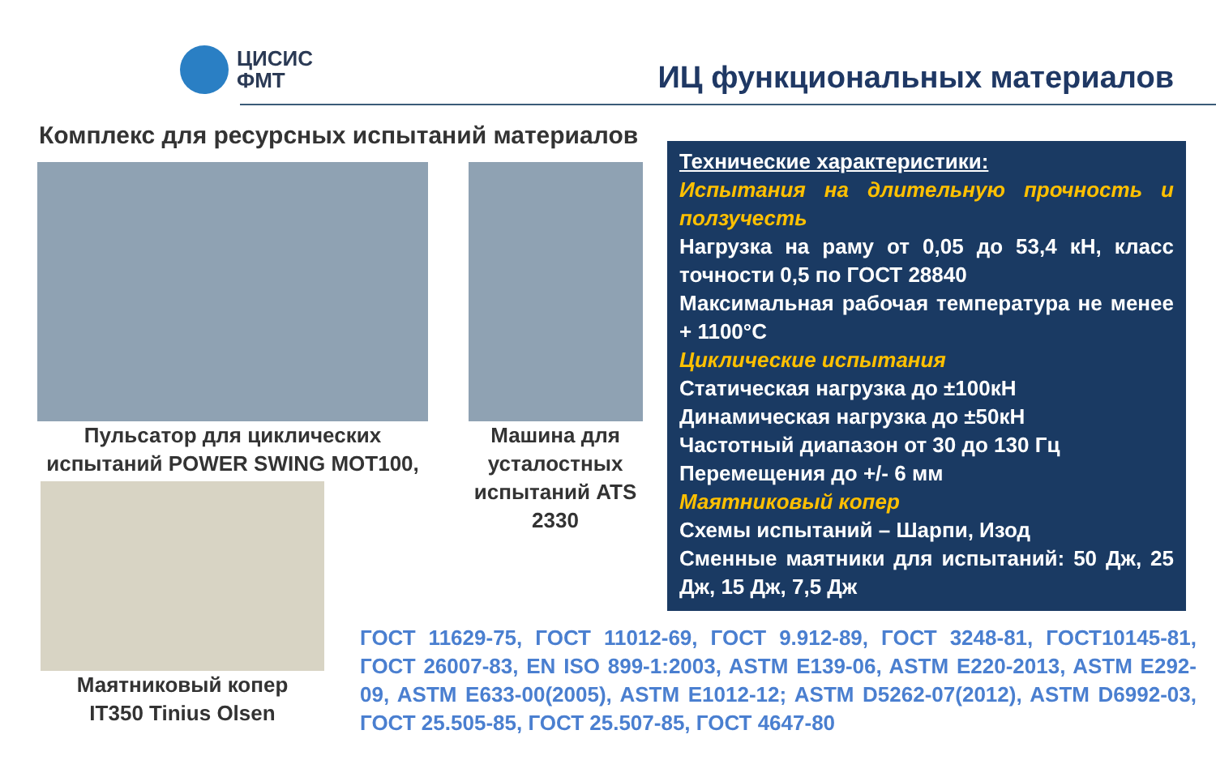ЦИСИС
ФМТ
ИЦ функциональных материалов
Комплекс для ресурсных испытаний материалов
Пульсатор для циклических испытаний POWER SWING MOT100,
Машина для усталостных испытаний ATS 2330
Маятниковый копер IT350 Tinius Olsen
Технические характеристики:
Испытания на длительную прочность и ползучесть
Нагрузка на раму от 0,05 до 53,4 кН, класс точности 0,5 по ГОСТ 28840
Максимальная рабочая температура не менее + 1100°С
Циклические испытания
Статическая нагрузка до ±100кН
Динамическая нагрузка до ±50кН
Частотный диапазон от 30 до 130 Гц
Перемещения до +/- 6 мм
Маятниковый копер
Схемы испытаний – Шарпи, Изод
Сменные маятники для испытаний: 50 Дж, 25 Дж, 15 Дж, 7,5 Дж
ГОСТ 11629-75, ГОСТ 11012-69, ГОСТ 9.912-89, ГОСТ 3248-81, ГОСТ10145-81, ГОСТ 26007-83, EN ISO 899-1:2003, ASTM E139-06, ASTM E220-2013, ASTM E292-09, ASTM E633-00(2005), ASTM E1012-12; ASTM D5262-07(2012), ASTM D6992-03, ГОСТ 25.505-85, ГОСТ 25.507-85, ГОСТ 4647-80